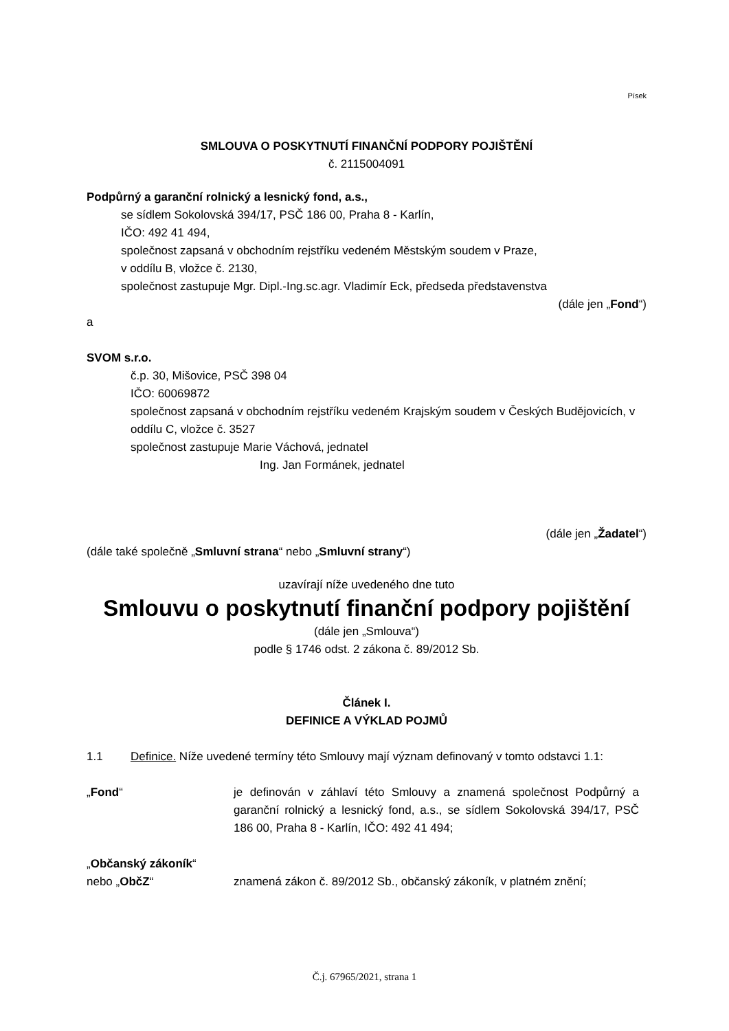Písek
SMLOUVA O POSKYTNUTÍ FINANČNÍ PODPORY POJIŠTĚNÍ
č. 2115004091
Podpůrný a garanční rolnický a lesnický fond, a.s.,
se sídlem Sokolovská 394/17, PSČ 186 00, Praha 8 - Karlín,
IČO: 492 41 494,
společnost zapsaná v obchodním rejstříku vedeném Městským soudem v Praze,
v oddílu B, vložce č. 2130,
společnost zastupuje Mgr. Dipl.-Ing.sc.agr. Vladimír Eck, předseda představenstva
(dále jen „Fond“)
a
SVOM s.r.o.
č.p. 30, Mišovice, PSČ 398 04
IČO: 60069872
společnost zapsaná v obchodním rejstříku vedeném Krajským soudem v Českých Budějovicích, v oddílu C, vložce č. 3527
společnost zastupuje Marie Váchová, jednatel
Ing. Jan Formánek, jednatel
(dále jen „Žadatel“)
(dále také společně „Smluvní strana“ nebo „Smluvní strany“)
uzavírají níže uvedeného dne tuto
Smlouvu o poskytnutí finanční podpory pojištění
(dále jen „Smlouva“)
podle § 1746 odst. 2 zákona č. 89/2012 Sb.
Článek I.
DEFINICE A VÝKLAD POJMŮ
1.1 Definice. Níže uvedené termíny této Smlouvy mají význam definovaný v tomto odstavci 1.1:
„Fond“ je definován v záhlaví této Smlouvy a znamená společnost Podpůrný a garanční rolnický a lesnický fond, a.s., se sídlem Sokolovská 394/17, PSČ 186 00, Praha 8 - Karlín, IČO: 492 41 494;
„Občanský zákoník“
nebo „ObčZ“
znamená zákon č. 89/2012 Sb., občanský zákoník, v platném znění;
Č.j. 67965/2021, strana 1